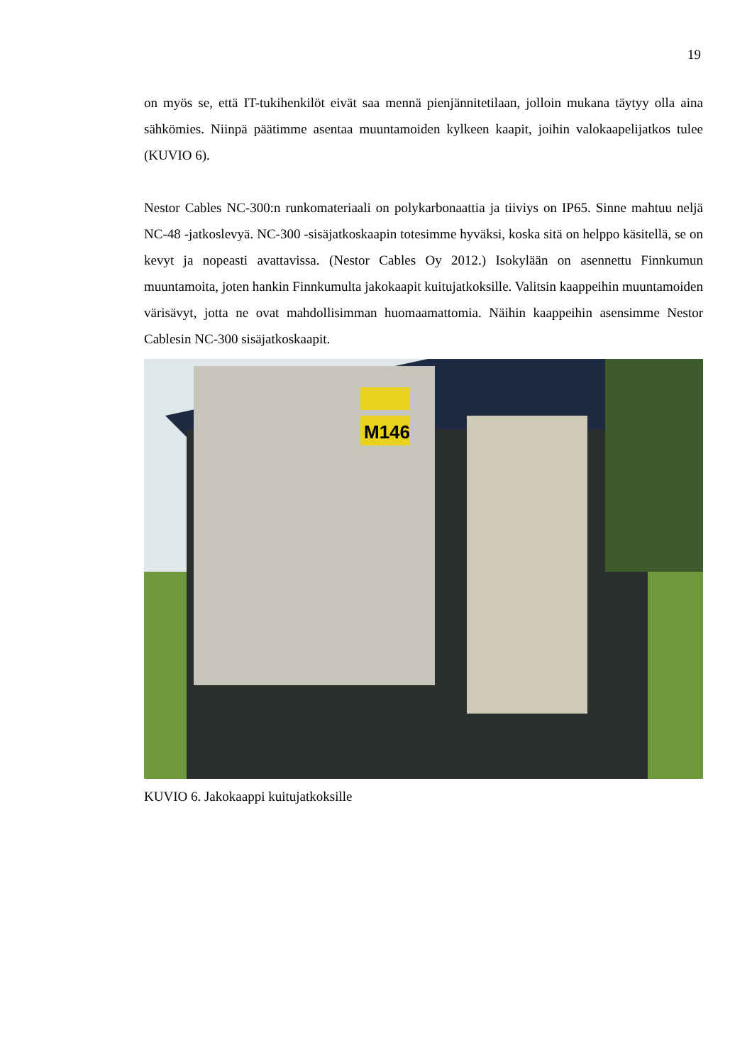19
on myös se, että IT-tukihenkilöt eivät saa mennä pienjännitetilaan, jolloin mukana täytyy olla aina sähkömies. Niinpä päätimme asentaa muuntamoiden kylkeen kaapit, joihin valokaapelijatkos tulee (KUVIO 6).
Nestor Cables NC-300:n runkomateriaali on polykarbonaattia ja tiiviys on IP65. Sinne mahtuu neljä NC-48 -jatkoslevyä. NC-300 -sisäjatkoskaapin totesimme hyväksi, koska sitä on helppo käsitellä, se on kevyt ja nopeasti avattavissa. (Nestor Cables Oy 2012.) Isokylään on asennettu Finnkumun muuntamoita, joten hankin Finnkumulta jakokaapit kuitujatkoksille. Valitsin kaappeihin muuntamoiden värisävyt, jotta ne ovat mahdollisimman huomaamattomia. Näihin kaappeihin asensimme Nestor Cablesin NC-300 sisäjatkoskaapit.
M146
KUVIO 6. Jakokaappi kuitujatkoksille